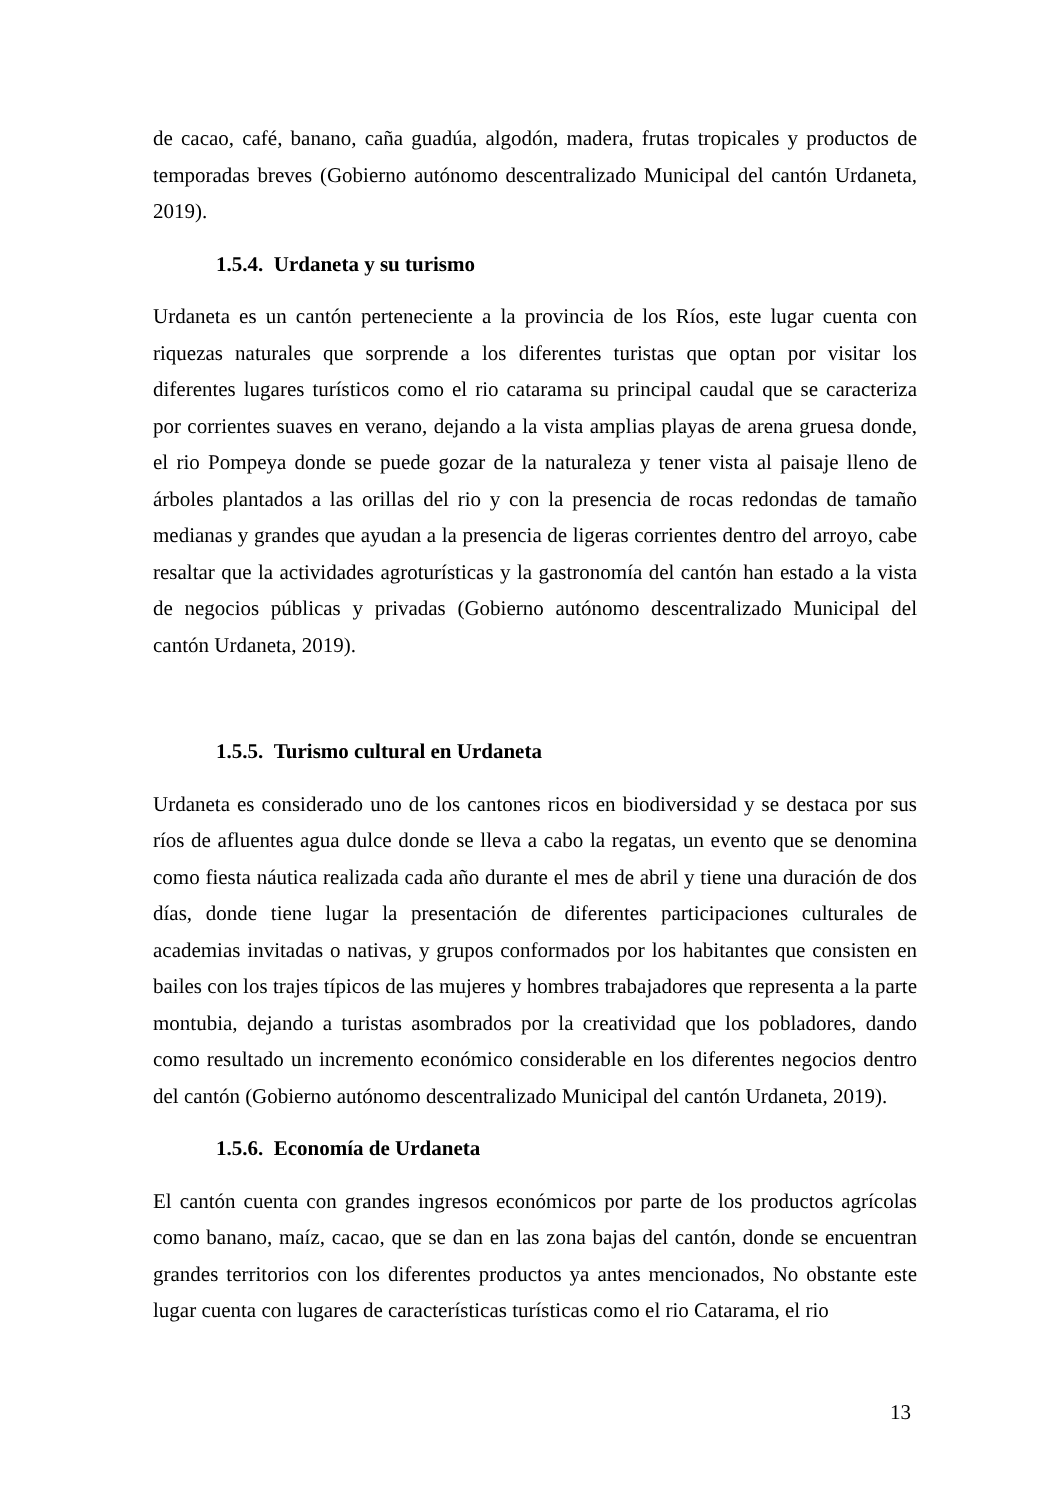de cacao, café, banano, caña guadúa, algodón, madera, frutas tropicales y productos de temporadas breves (Gobierno autónomo descentralizado Municipal del cantón Urdaneta, 2019).
1.5.4. Urdaneta y su turismo
Urdaneta es un cantón perteneciente a la provincia de los Ríos, este lugar cuenta con riquezas naturales que sorprende a los diferentes turistas que optan por visitar los diferentes lugares turísticos como el rio catarama su principal caudal que se caracteriza por corrientes suaves en verano, dejando a la vista amplias playas de arena gruesa donde, el rio Pompeya donde se puede gozar de la naturaleza y tener vista al paisaje lleno de árboles plantados a las orillas del rio y con la presencia de rocas redondas de tamaño medianas y grandes que ayudan a la presencia de ligeras corrientes dentro del arroyo, cabe resaltar que la actividades agroturísticas y la gastronomía del cantón han estado a la vista de negocios públicas y privadas (Gobierno autónomo descentralizado Municipal del cantón Urdaneta, 2019).
1.5.5. Turismo cultural en Urdaneta
Urdaneta es considerado uno de los cantones ricos en biodiversidad y se destaca por sus ríos de afluentes agua dulce donde se lleva a cabo la regatas, un evento que se denomina como fiesta náutica realizada cada año durante el mes de abril y tiene una duración de dos días, donde tiene lugar la presentación de diferentes participaciones culturales de academias invitadas o nativas, y grupos conformados por los habitantes que consisten en bailes con los trajes típicos de las mujeres y hombres trabajadores que representa a la parte montubia, dejando a turistas asombrados por la creatividad que los pobladores, dando como resultado un incremento económico considerable en los diferentes negocios dentro del cantón (Gobierno autónomo descentralizado Municipal del cantón Urdaneta, 2019).
1.5.6. Economía de Urdaneta
El cantón cuenta con grandes ingresos económicos por parte de los productos agrícolas como banano, maíz, cacao, que se dan en las zona bajas del cantón, donde se encuentran grandes territorios con los diferentes productos ya antes mencionados, No obstante este lugar cuenta con lugares de características turísticas como el rio Catarama, el rio
13